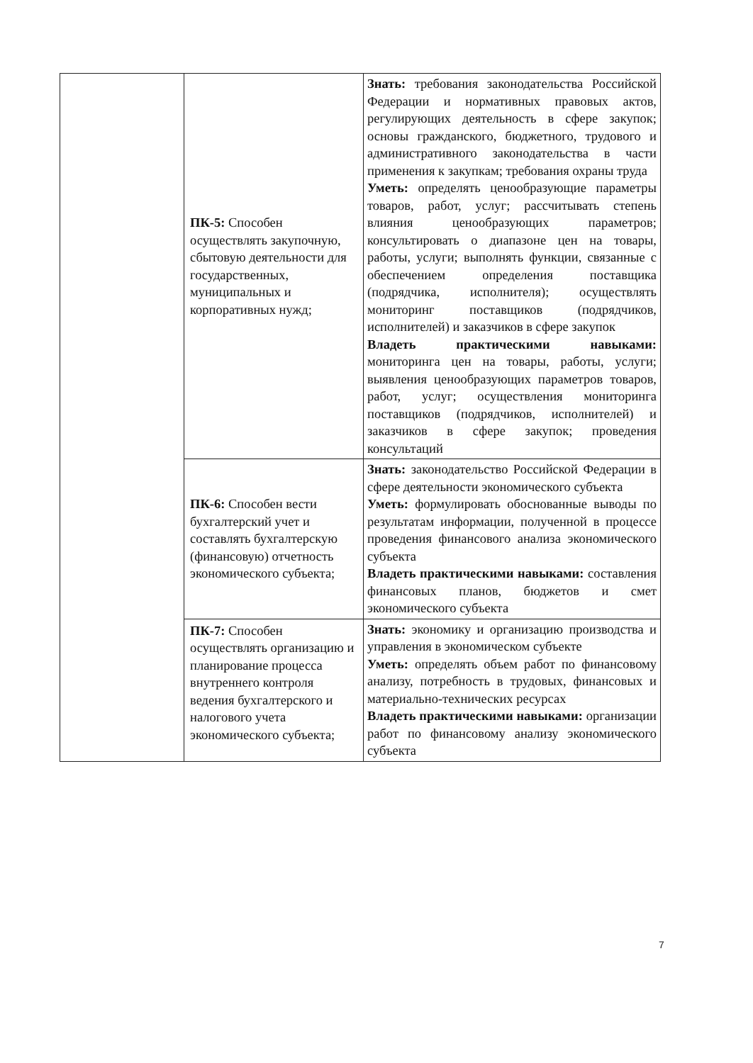| | ПК-5: Способен осуществлять закупочную, сбытовую деятельности для государственных, муниципальных и корпоративных нужд; | Знать: требования законодательства Российской Федерации и нормативных правовых актов, регулирующих деятельность в сфере закупок; основы гражданского, бюджетного, трудового и административного законодательства в части применения к закупкам; требования охраны труда Уметь: определять ценообразующие параметры товаров, работ, услуг; рассчитывать степень влияния ценообразующих параметров; консультировать о диапазоне цен на товары, работы, услуги; выполнять функции, связанные с обеспечением определения поставщика (подрядчика, исполнителя); осуществлять мониторинг поставщиков (подрядчиков, исполнителей) и заказчиков в сфере закупок Владеть практическими навыками: мониторинга цен на товары, работы, услуги; выявления ценообразующих параметров товаров, работ, услуг; осуществления мониторинга поставщиков (подрядчиков, исполнителей) и заказчиков в сфере закупок; проведения консультаций |
| | ПК-6: Способен вести бухгалтерский учет и составлять бухгалтерскую (финансовую) отчетность экономического субъекта; | Знать: законодательство Российской Федерации в сфере деятельности экономического субъекта Уметь: формулировать обоснованные выводы по результатам информации, полученной в процессе проведения финансового анализа экономического субъекта Владеть практическими навыками: составления финансовых планов, бюджетов и смет экономического субъекта |
| | ПК-7: Способен осуществлять организацию и планирование процесса внутреннего контроля ведения бухгалтерского и налогового учета экономического субъекта; | Знать: экономику и организацию производства и управления в экономическом субъекте Уметь: определять объем работ по финансовому анализу, потребность в трудовых, финансовых и материально-технических ресурсах Владеть практическими навыками: организации работ по финансовому анализу экономического субъекта |
7